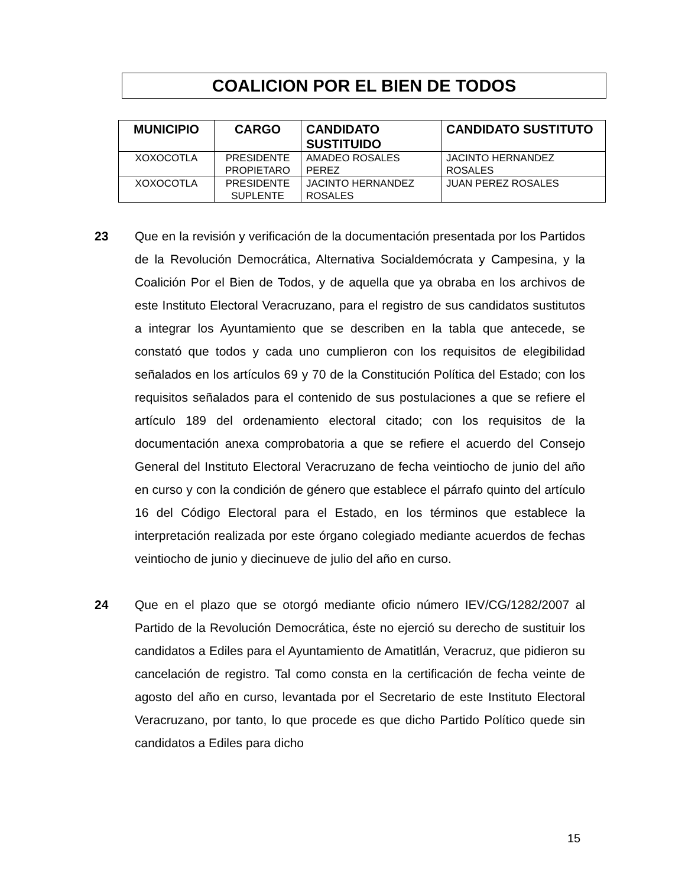COALICION POR EL BIEN DE TODOS
| MUNICIPIO | CARGO | CANDIDATO SUSTITUIDO | CANDIDATO SUSTITUTO |
| --- | --- | --- | --- |
| XOXOCOTLA | PRESIDENTE PROPIETARO | AMADEO ROSALES PEREZ | JACINTO HERNANDEZ ROSALES |
| XOXOCOTLA | PRESIDENTE SUPLENTE | JACINTO HERNANDEZ ROSALES | JUAN PEREZ ROSALES |
23 Que en la revisión y verificación de la documentación presentada por los Partidos de la Revolución Democrática, Alternativa Socialdemócrata y Campesina, y la Coalición Por el Bien de Todos, y de aquella que ya obraba en los archivos de este Instituto Electoral Veracruzano, para el registro de sus candidatos sustitutos a integrar los Ayuntamiento que se describen en la tabla que antecede, se constató que todos y cada uno cumplieron con los requisitos de elegibilidad señalados en los artículos 69 y 70 de la Constitución Política del Estado; con los requisitos señalados para el contenido de sus postulaciones a que se refiere el artículo 189 del ordenamiento electoral citado; con los requisitos de la documentación anexa comprobatoria a que se refiere el acuerdo del Consejo General del Instituto Electoral Veracruzano de fecha veintiocho de junio del año en curso y con la condición de género que establece el párrafo quinto del artículo 16 del Código Electoral para el Estado, en los términos que establece la interpretación realizada por este órgano colegiado mediante acuerdos de fechas veintiocho de junio y diecinueve de julio del año en curso.
24 Que en el plazo que se otorgó mediante oficio número IEV/CG/1282/2007 al Partido de la Revolución Democrática, éste no ejerció su derecho de sustituir los candidatos a Ediles para el Ayuntamiento de Amatitlán, Veracruz, que pidieron su cancelación de registro. Tal como consta en la certificación de fecha veinte de agosto del año en curso, levantada por el Secretario de este Instituto Electoral Veracruzano, por tanto, lo que procede es que dicho Partido Político quede sin candidatos a Ediles para dicho
15